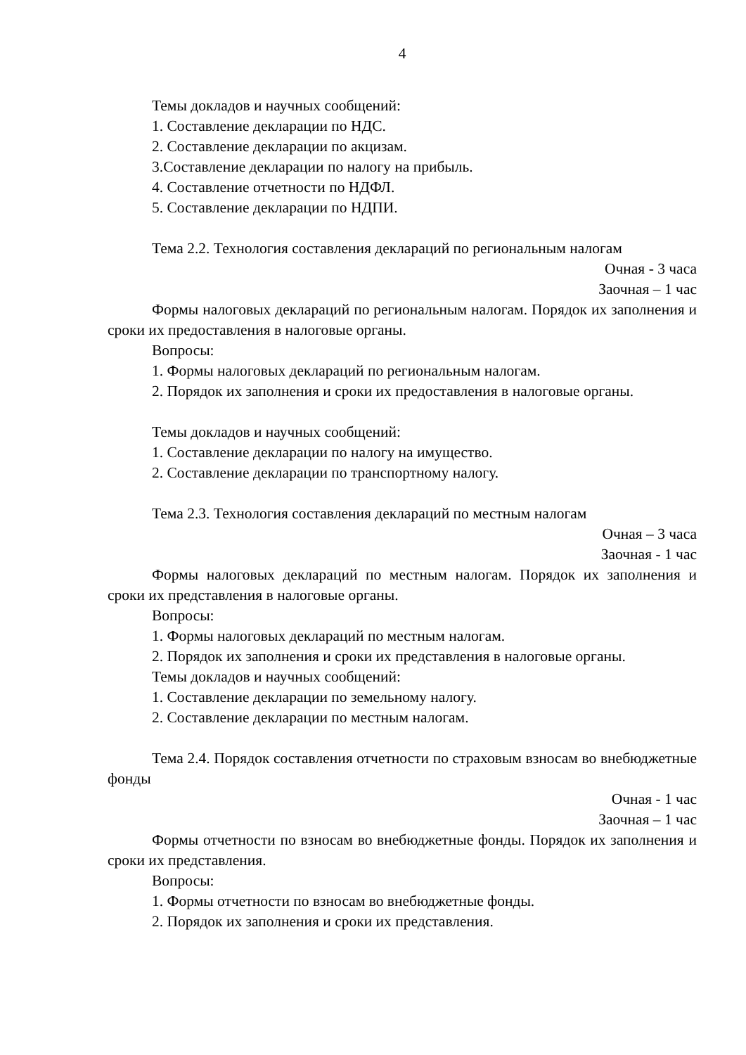4
Темы докладов и научных сообщений:
1. Составление декларации по НДС.
2. Составление декларации по акцизам.
3.Составление декларации по налогу на прибыль.
4. Составление отчетности по НДФЛ.
5. Составление декларации по НДПИ.
Тема 2.2. Технология составления деклараций по региональным налогам
Очная - 3 часа
Заочная – 1 час
Формы налоговых деклараций по региональным налогам. Порядок их заполнения и сроки их предоставления в налоговые органы.
Вопросы:
1. Формы налоговых деклараций по региональным налогам.
2. Порядок их заполнения и сроки их предоставления в налоговые органы.
Темы докладов и научных сообщений:
1. Составление декларации по налогу на имущество.
2. Составление декларации по транспортному налогу.
Тема 2.3. Технология составления деклараций по местным налогам
Очная – 3 часа
Заочная - 1 час
Формы налоговых деклараций по местным налогам. Порядок их заполнения и сроки их представления в налоговые органы.
Вопросы:
1. Формы налоговых деклараций по местным налогам.
2. Порядок их заполнения и сроки их представления в налоговые органы.
Темы докладов и научных сообщений:
1. Составление декларации по земельному налогу.
2. Составление декларации по местным налогам.
Тема 2.4. Порядок составления отчетности по страховым взносам во внебюджетные фонды
Очная - 1 час
Заочная – 1 час
Формы отчетности по взносам во внебюджетные фонды. Порядок их заполнения и сроки их представления.
Вопросы:
1. Формы отчетности по взносам во внебюджетные фонды.
2. Порядок их заполнения и сроки их представления.